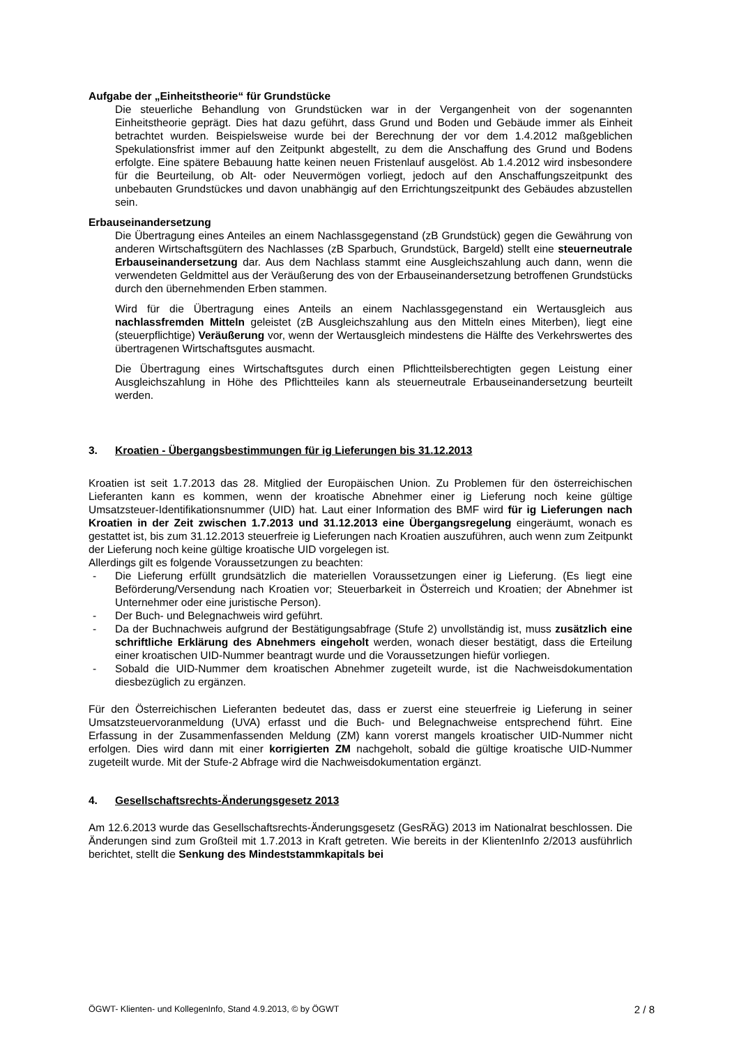Aufgabe der „Einheitstheorie“ für Grundstücke
Die steuerliche Behandlung von Grundstücken war in der Vergangenheit von der sogenannten Einheitstheorie geprägt. Dies hat dazu geführt, dass Grund und Boden und Gebäude immer als Einheit betrachtet wurden. Beispielsweise wurde bei der Berechnung der vor dem 1.4.2012 maßgeblichen Spekulationsfrist immer auf den Zeitpunkt abgestellt, zu dem die Anschaffung des Grund und Bodens erfolgte. Eine spätere Bebauung hatte keinen neuen Fristenlauf ausgelöst. Ab 1.4.2012 wird insbesondere für die Beurteilung, ob Alt- oder Neuvermögen vorliegt, jedoch auf den Anschaffungszeitpunkt des unbebauten Grundstückes und davon unabhängig auf den Errichtungszeitpunkt des Gebäudes abzustellen sein.
Erbauseinandersetzung
Die Übertragung eines Anteiles an einem Nachlassgegenstand (zB Grundstück) gegen die Gewährung von anderen Wirtschaftsgütern des Nachlasses (zB Sparbuch, Grundstück, Bargeld) stellt eine steuerneutrale Erbauseinandersetzung dar. Aus dem Nachlass stammt eine Ausgleichszahlung auch dann, wenn die verwendeten Geldmittel aus der Veräußerung des von der Erbauseinandersetzung betroffenen Grundstücks durch den übernehmenden Erben stammen.
Wird für die Übertragung eines Anteils an einem Nachlassgegenstand ein Wertausgleich aus nachlassfremden Mitteln geleistet (zB Ausgleichszahlung aus den Mitteln eines Miterben), liegt eine (steuerpflichtige) Veräußerung vor, wenn der Wertausgleich mindestens die Hälfte des Verkehrswertes des übertragenen Wirtschaftsgutes ausmacht.
Die Übertragung eines Wirtschaftsgutes durch einen Pflichtteilsberechtigten gegen Leistung einer Ausgleichszahlung in Höhe des Pflichtteiles kann als steuerneutrale Erbauseinandersetzung beurteilt werden.
3. Kroatien - Übergangsbestimmungen für ig Lieferungen bis 31.12.2013
Kroatien ist seit 1.7.2013 das 28. Mitglied der Europäischen Union. Zu Problemen für den österreichischen Lieferanten kann es kommen, wenn der kroatische Abnehmer einer ig Lieferung noch keine gültige Umsatzsteuer-Identifikationsnummer (UID) hat. Laut einer Information des BMF wird für ig Lieferungen nach Kroatien in der Zeit zwischen 1.7.2013 und 31.12.2013 eine Übergangsregelung eingeräumt, wonach es gestattet ist, bis zum 31.12.2013 steuerfreie ig Lieferungen nach Kroatien auszuführen, auch wenn zum Zeitpunkt der Lieferung noch keine gültige kroatische UID vorgelegen ist.
Allerdings gilt es folgende Voraussetzungen zu beachten:
- Die Lieferung erfüllt grundsätzlich die materiellen Voraussetzungen einer ig Lieferung. (Es liegt eine Beförderung/Versendung nach Kroatien vor; Steuerbarkeit in Österreich und Kroatien; der Abnehmer ist Unternehmer oder eine juristische Person).
- Der Buch- und Belegnachweis wird geführt.
- Da der Buchnachweis aufgrund der Bestätigungsabfrage (Stufe 2) unvollständig ist, muss zusätzlich eine schriftliche Erklärung des Abnehmers eingeholt werden, wonach dieser bestätigt, dass die Erteilung einer kroatischen UID-Nummer beantragt wurde und die Voraussetzungen hiefür vorliegen.
- Sobald die UID-Nummer dem kroatischen Abnehmer zugeteilt wurde, ist die Nachweisdokumentation diesbezüglich zu ergänzen.
Für den Österreichischen Lieferanten bedeutet das, dass er zuerst eine steuerfreie ig Lieferung in seiner Umsatzsteuervoranmeldung (UVA) erfasst und die Buch- und Belegnachweise entsprechend führt. Eine Erfassung in der Zusammenfassenden Meldung (ZM) kann vorerst mangels kroatischer UID-Nummer nicht erfolgen. Dies wird dann mit einer korrigierten ZM nachgeholt, sobald die gültige kroatische UID-Nummer zugeteilt wurde. Mit der Stufe-2 Abfrage wird die Nachweisdokumentation ergänzt.
4. Gesellschaftsrechts-Änderungsgesetz 2013
Am 12.6.2013 wurde das Gesellschaftsrechts-Änderungsgesetz (GesRÄG) 2013 im Nationalrat beschlossen. Die Änderungen sind zum Großteil mit 1.7.2013 in Kraft getreten. Wie bereits in der KlientenInfo 2/2013 ausführlich berichtet, stellt die Senkung des Mindeststammkapitals bei
ÖGWT- Klienten- und KollegenInfo, Stand 4.9.2013, © by ÖGWT 2 / 8